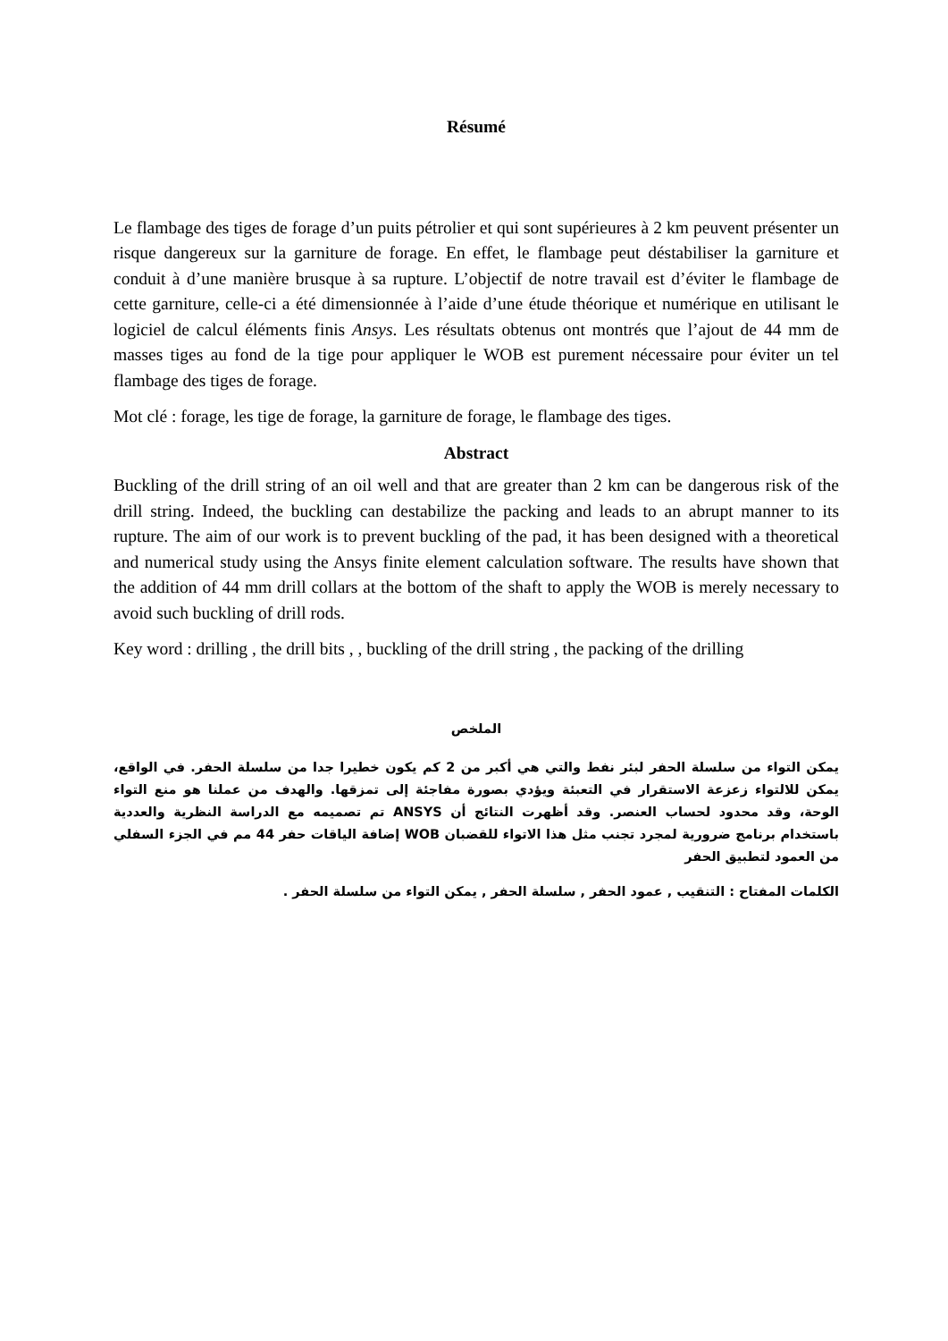Résumé
Le flambage des tiges de forage d’un puits pétrolier et qui sont supérieures à 2 km peuvent présenter un risque dangereux sur la garniture de forage. En effet, le flambage peut déstabiliser la garniture et conduit à d’une manière brusque à sa rupture. L’objectif de notre travail est d’éviter le flambage de cette garniture, celle-ci a été dimensionnée à l’aide d’une étude théorique et numérique en utilisant le logiciel de calcul éléments finis Ansys. Les résultats obtenus ont montrés que l’ajout de 44 mm de masses tiges au fond de la tige pour appliquer le WOB est purement nécessaire pour éviter un tel flambage des tiges de forage.
Mot clé : forage, les tige de forage, la garniture de forage, le flambage des tiges.
Abstract
Buckling of the drill string of an oil well and that are greater than 2 km can be dangerous risk of the drill string. Indeed, the buckling can destabilize the packing and leads to an abrupt manner to its rupture. The aim of our work is to prevent buckling of the pad, it has been designed with a theoretical and numerical study using the Ansys finite element calculation software. The results have shown that the addition of 44 mm drill collars at the bottom of the shaft to apply the WOB is merely necessary to avoid such buckling of drill rods.
Key word : drilling , the drill bits , , buckling of the drill string , the packing of the drilling
الملخص
يمكن التواء من سلسلة الحفر لبئر نفط والتي هي أكبر من 2 كم يكون خطيرا جدا من سلسلة الحفر. في الواقع، يمكن للالتواء زعزعة الاستقرار في التعبئة ويؤدي بصورة مفاجئة إلى تمزقها. والهدف من عملنا هو منع التواء الوحة، وقد محدود لحساب العنصر. وقد أظهرت النتائج أن ANSYS تم تصميمه مع الدراسة النظرية والعددية باستخدام برنامج ضرورية لمجرد تجنب مثل هذا الاتواء للقضبان WOB إضافة الياقات حفر 44 مم في الجزء السفلي من العمود لتطبيق الحفر
الكلمات المفتاح : التنقيب , عمود الحفر , سلسلة الحفر , يمكن التواء من سلسلة الحفر .